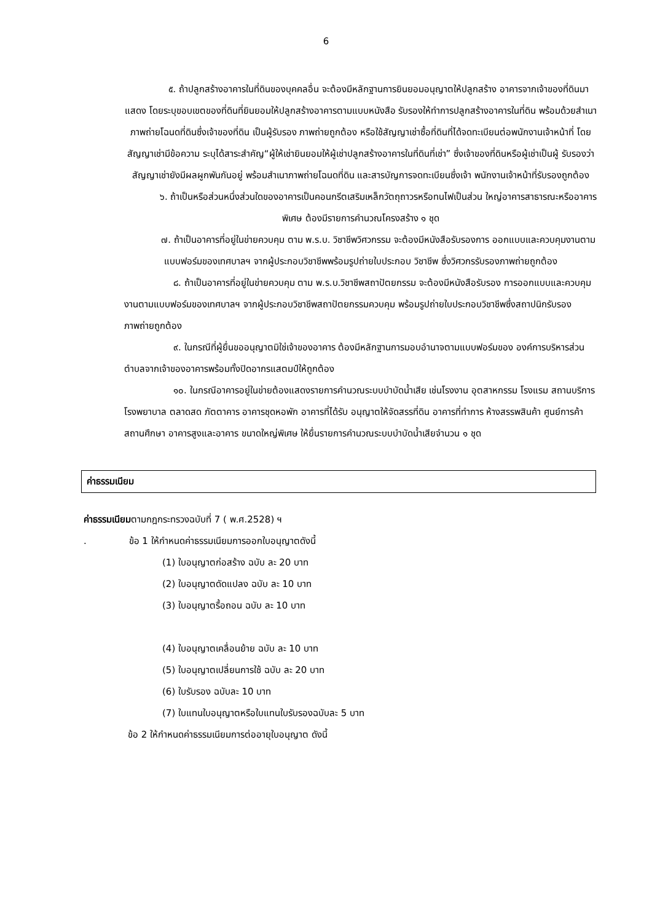6
๕. ถ้าปลูกสร้างอาคารในที่ดินของบุคคลอื่น จะต้องมีหลักฐานการยินยอมอนุญาตให้ปลูกสร้าง อาคารจากเจ้าของที่ดินมาแสดง โดยระบุขอบเขตของที่ดินที่ยินยอมให้ปลูกสร้างอาคารตามแบบหนังสือ รับรองให้ทำการปลูกสร้างอาคารในที่ดิน พร้อมด้วยสำเนาภาพถ่ายโฉนดที่ดินซึ่งเจ้าของที่ดิน เป็นผู้รับรอง ภาพถ่ายถูกต้อง หรือใช้สัญญาเช่าซื้อที่ดินที่ได้จดทะเบียนต่อพนักงานเจ้าหน้าที่ โดยสัญญาเช่ามีข้อความ ระบุได้สาระสำคัญ“ผู้ให้เช่ายินยอมให้ผู้เช่าปลูกสร้างอาคารในที่ดินที่เช่า” ซึ่งเจ้าของที่ดินหรือผู้เช่าเป็นผู้ รับรองว่าสัญญาเช่ายังมีผลผูกพันกันอยู่ พร้อมสำเนาภาพถ่ายโฉนดที่ดิน และสารบัญการจดทะเบียนซึ่งเจ้า พนักงานเจ้าหน้าที่รับรองถูกต้อง
๖. ถ้าเป็นหรือส่วนหนึ่งส่วนใดของอาคารเป็นคอนกรีตเสริมเหล็กวัตถุถาวรหรือทนไฟเป็นส่วน ใหญ่อาคารสาธารณะหรืออาคารพิเศษ ต้องมีรายการคำนวณโครงสร้าง ๑ ชุด
๗. ถ้าเป็นอาคารที่อยู่ในข่ายควบคุม ตาม พ.ร.บ. วิชาชีพวิศวกรรม จะต้องมีหนังสือรับรองการ ออกแบบและควบคุมงานตามแบบฟอร์มของเทศบาลฯ จากผู้ประกอบวิชาชีพพร้อมรูปถ่ายใบประกอบ วิชาชีพ ซึ่งวิศวกรรับรองภาพถ่ายถูกต้อง
๘. ถ้าเป็นอาคารที่อยู่ในข่ายควบคุม ตาม พ.ร.บ.วิชาชีพสถาปัตยกรรม จะต้องมีหนังสือรับรอง การออกแบบและควบคุมงานตามแบบฟอร์มของเทศบาลฯ จากผู้ประกอบวิชาชีพสถาปัตยกรรมควบคุม พร้อมรูปถ่ายใบประกอบวิชาชีพซึ่งสถาปนิกรับรองภาพถ่ายถูกต้อง
๙. ในกรณีที่ผู้ยื่นขออนุญาตมิใช่เจ้าของอาคาร ต้องมีหลักฐานการมอบอำนาจตามแบบฟอร์มของ องค์การบริหารส่วนตำบลจากเจ้าของอาคารพร้อมทั้งปิดอากรแสตมป์ให้ถูกต้อง
๑๐. ในกรณีอาคารอยู่ในข่ายต้องแสดงรายการคำนวณระบบบำบัดน้ำเสีย เช่นโรงงาน อุตสาหกรรม โรงแรม สถานบริการ โรงพยาบาล ตลาดสด ภัตตาคาร อาคารชุดหอพัก อาคารที่ได้รับ อนุญาตให้จัดสรรที่ดิน อาคารที่ทำการ ห้างสรรพสินค้า ศูนย์การค้า สถานศึกษา อาคารสูงและอาคาร ขนาดใหญ่พิเศษ ให้ยื่นรายการคำนวณระบบบำบัดน้ำเสียจำนวน ๑ ชุด
ค่าธรรมเนียม
ค่าธรรมเนียมตามกฎกระทรวงฉบับที่ 7 ( พ.ศ.2528) ฯ
. ข้อ 1 ให้กำหนดค่าธรรมเนียมการออกใบอนุญาตดังนี้
(1) ใบอนุญาตก่อสร้าง ฉบับ ละ 20 บาท
(2) ใบอนุญาตดัดแปลง ฉบับ ละ 10 บาท
(3) ใบอนุญาตรื้อถอน ฉบับ ละ 10 บาท
(4) ใบอนุญาตเคลื่อนย้าย ฉบับ ละ 10 บาท
(5) ใบอนุญาตเปลี่ยนการใช้ ฉบับ ละ 20 บาท
(6) ใบรับรอง ฉบับละ 10 บาท
(7) ใบแทนใบอนุญาตหรือใบแทนใบรับรองฉบับละ 5 บาท
ข้อ 2 ให้กำหนดค่าธรรมเนียมการต่ออายุใบอนุญาต ดังนี้